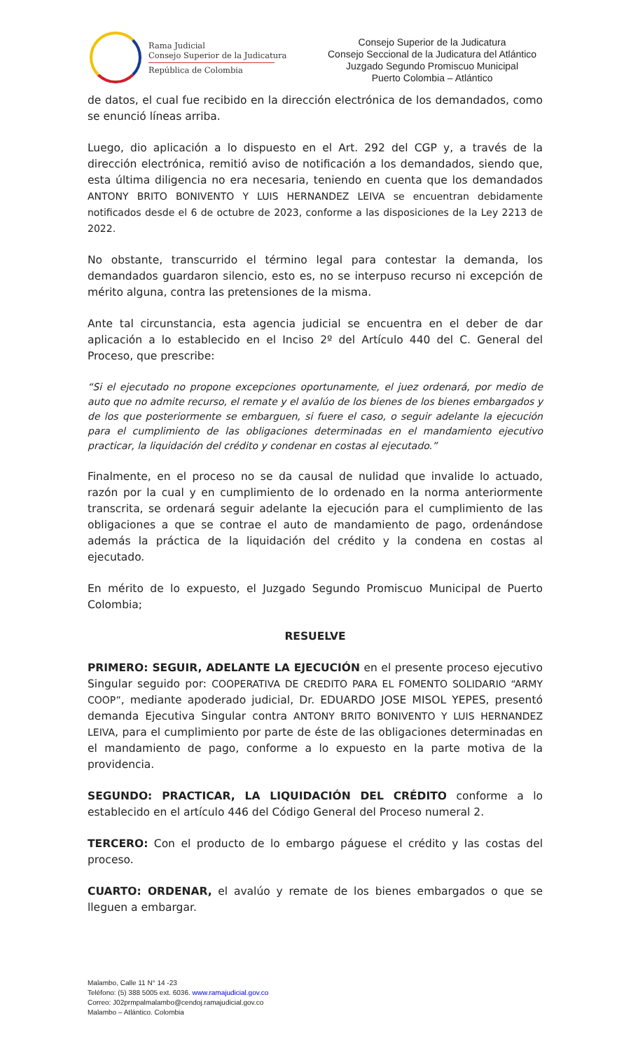Rama Judicial
Consejo Superior de la Judicatura
República de Colombia
Consejo Superior de la Judicatura
Consejo Seccional de la Judicatura del Atlántico
Juzgado Segundo Promiscuo Municipal
Puerto Colombia – Atlántico
de datos, el cual fue recibido en la dirección electrónica de los demandados, como se enunció líneas arriba.
Luego, dio aplicación a lo dispuesto en el Art. 292 del CGP y, a través de la dirección electrónica, remitió aviso de notificación a los demandados, siendo que, esta última diligencia no era necesaria, teniendo en cuenta que los demandados ANTONY BRITO BONIVENTO Y LUIS HERNANDEZ LEIVA se encuentran debidamente notificados desde el 6 de octubre de 2023, conforme a las disposiciones de la Ley 2213 de 2022.
No obstante, transcurrido el término legal para contestar la demanda, los demandados guardaron silencio, esto es, no se interpuso recurso ni excepción de mérito alguna, contra las pretensiones de la misma.
Ante tal circunstancia, esta agencia judicial se encuentra en el deber de dar aplicación a lo establecido en el Inciso 2º del Artículo 440 del C. General del Proceso, que prescribe:
“Si el ejecutado no propone excepciones oportunamente, el juez ordenará, por medio de auto que no admite recurso, el remate y el avalúo de los bienes de los bienes embargados y de los que posteriormente se embarguen, si fuere el caso, o seguir adelante la ejecución para el cumplimiento de las obligaciones determinadas en el mandamiento ejecutivo practicar, la liquidación del crédito y condenar en costas al ejecutado.”
Finalmente, en el proceso no se da causal de nulidad que invalide lo actuado, razón por la cual y en cumplimiento de lo ordenado en la norma anteriormente transcrita, se ordenará seguir adelante la ejecución para el cumplimiento de las obligaciones a que se contrae el auto de mandamiento de pago, ordenándose además la práctica de la liquidación del crédito y la condena en costas al ejecutado.
En mérito de lo expuesto, el Juzgado Segundo Promiscuo Municipal de Puerto Colombia;
RESUELVE
PRIMERO: SEGUIR, ADELANTE LA EJECUCIÓN en el presente proceso ejecutivo Singular seguido por: COOPERATIVA DE CREDITO PARA EL FOMENTO SOLIDARIO “ARMY COOP”, mediante apoderado judicial, Dr. EDUARDO JOSE MISOL YEPES, presentó demanda Ejecutiva Singular contra ANTONY BRITO BONIVENTO Y LUIS HERNANDEZ LEIVA, para el cumplimiento por parte de éste de las obligaciones determinadas en el mandamiento de pago, conforme a lo expuesto en la parte motiva de la providencia.
SEGUNDO: PRACTICAR, LA LIQUIDACIÓN DEL CRÉDITO conforme a lo establecido en el artículo 446 del Código General del Proceso numeral 2.
TERCERO: Con el producto de lo embargo páguese el crédito y las costas del proceso.
CUARTO: ORDENAR, el avalúo y remate de los bienes embargados o que se lleguen a embargar.
Malambo, Calle 11 N° 14 -23
Teléfono: (5) 388 5005 ext. 6036. www.ramajudicial.gov.co
Correo: J02prmpalmalambo@cendoj.ramajudicial.gov.co
Malambo – Atlántico. Colombia